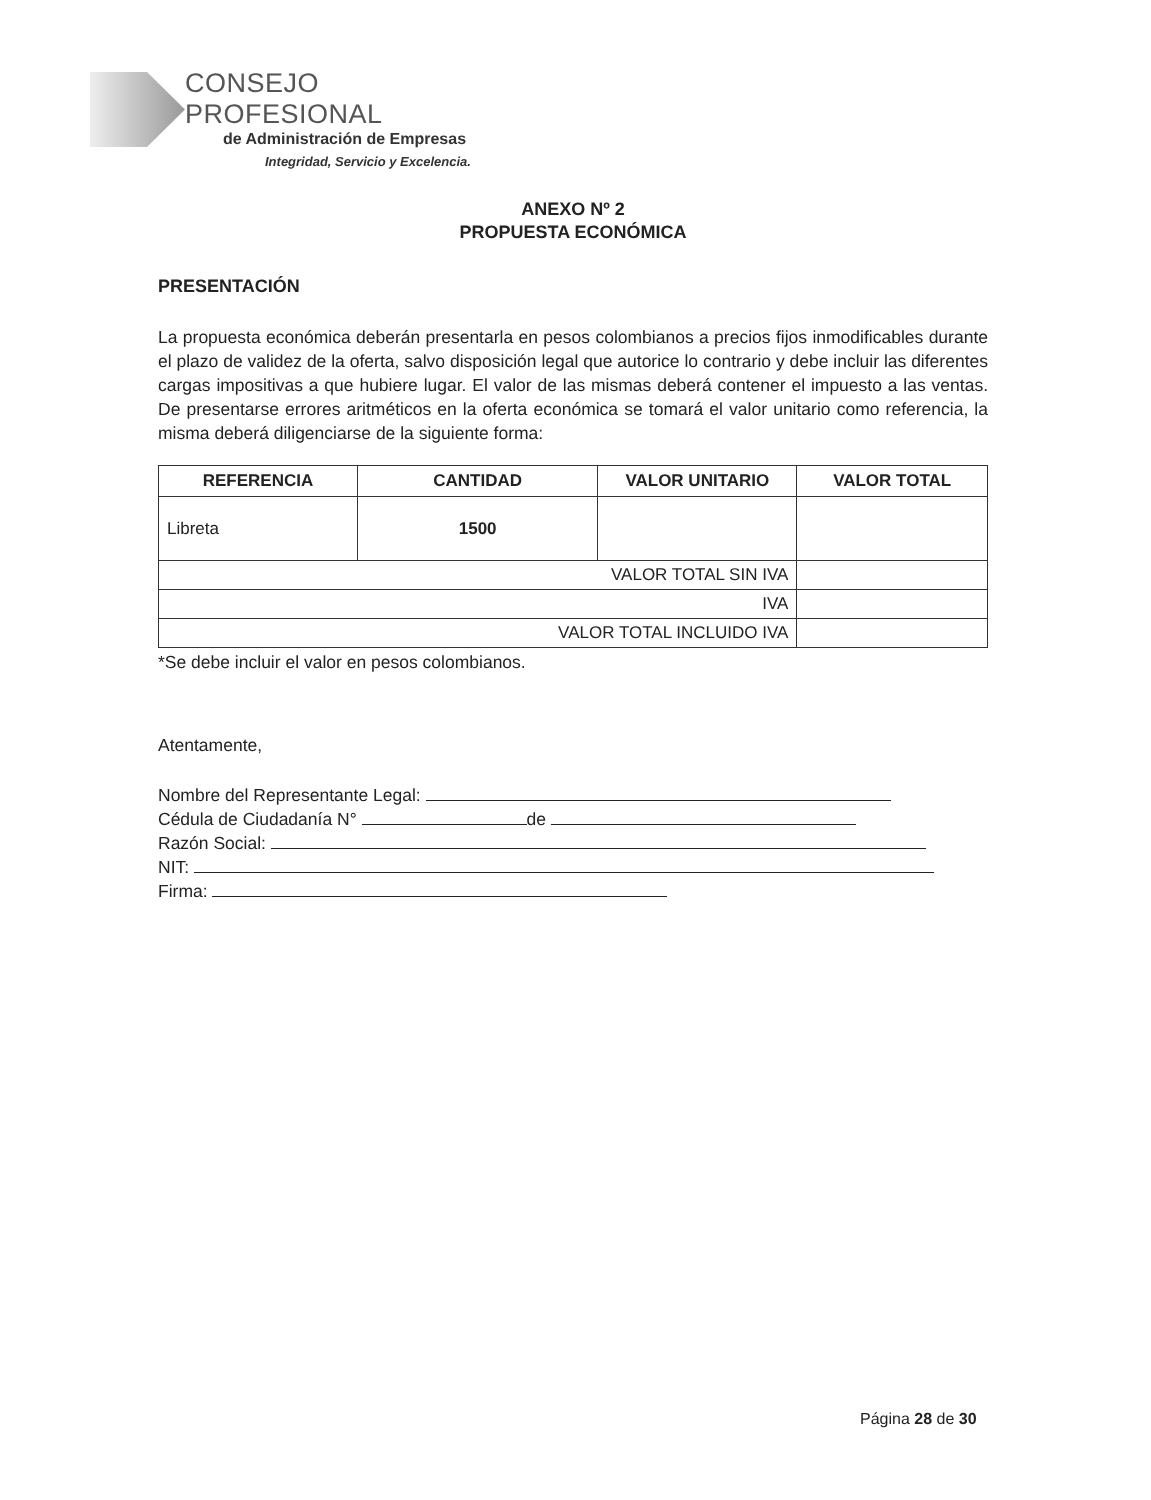CONSEJO PROFESIONAL
de Administración de Empresas
Integridad, Servicio y Excelencia.
ANEXO Nº 2
PROPUESTA ECONÓMICA
PRESENTACIÓN
La propuesta económica deberán presentarla en pesos colombianos a precios fijos inmodificables durante el plazo de validez de la oferta, salvo disposición legal que autorice lo contrario y debe incluir las diferentes cargas impositivas a que hubiere lugar. El valor de las mismas deberá contener el impuesto a las ventas. De presentarse errores aritméticos en la oferta económica se tomará el valor unitario como referencia, la misma deberá diligenciarse de la siguiente forma:
| REFERENCIA | CANTIDAD | VALOR UNITARIO | VALOR TOTAL |
| --- | --- | --- | --- |
| Libreta | 1500 | | |
| VALOR TOTAL SIN IVA | | | |
| IVA | | | |
| VALOR TOTAL INCLUIDO IVA | | | |
*Se debe incluir el valor en pesos colombianos.
Atentamente,
Nombre del Representante Legal:
Cédula de Ciudadanía N° de
Razón Social:
NIT:
Firma:
Página 28 de 30